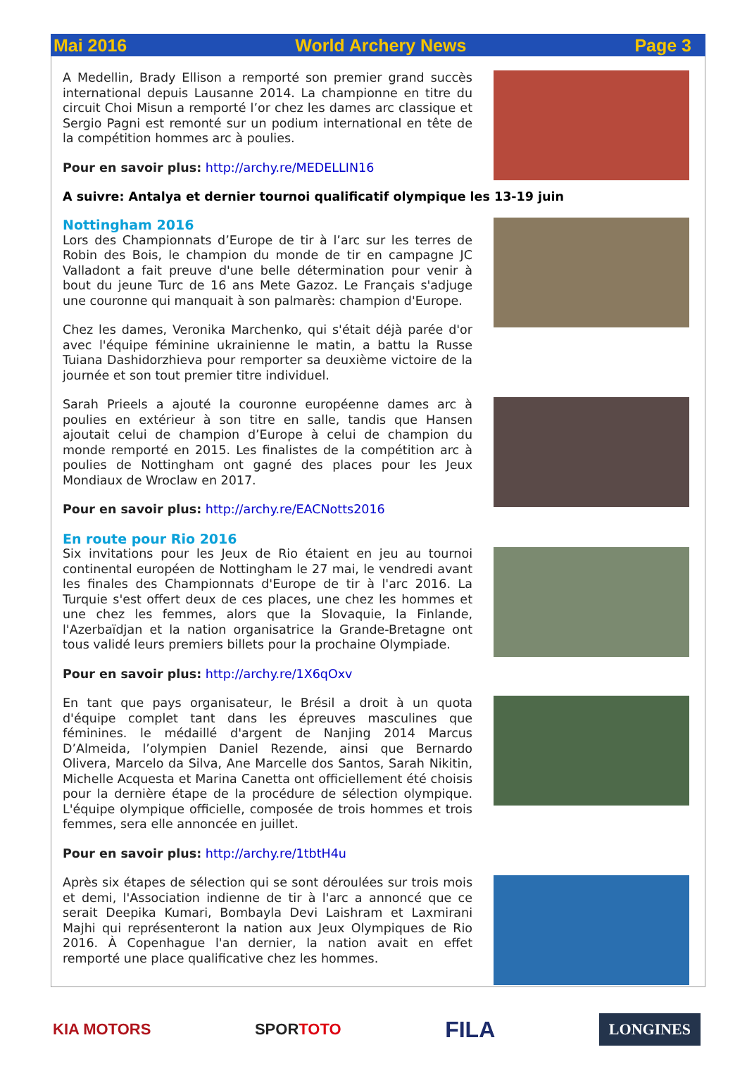Mai 2016 World Archery News Page 3
A Medellin, Brady Ellison a remporté son premier grand succès international depuis Lausanne 2014. La championne en titre du circuit Choi Misun a remporté l’or chez les dames arc classique et Sergio Pagni est remonté sur un podium international en tête de la compétition hommes arc à poulies.
Pour en savoir plus: http://archy.re/MEDELLIN16
A suivre: Antalya et dernier tournoi qualificatif olympique les 13-19 juin
Nottingham 2016
Lors des Championnats d’Europe de tir à l’arc sur les terres de Robin des Bois, le champion du monde de tir en campagne JC Valladont a fait preuve d'une belle détermination pour venir à bout du jeune Turc de 16 ans Mete Gazoz. Le Français s'adjuge une couronne qui manquait à son palmarès: champion d'Europe.
Chez les dames, Veronika Marchenko, qui s'était déjà parée d'or avec l'équipe féminine ukrainienne le matin, a battu la Russe Tuiana Dashidorzhieva pour remporter sa deuxième victoire de la journée et son tout premier titre individuel.
Sarah Prieels a ajouté la couronne européenne dames arc à poulies en extérieur à son titre en salle, tandis que Hansen ajoutait celui de champion d’Europe à celui de champion du monde remporté en 2015. Les finalistes de la compétition arc à poulies de Nottingham ont gagné des places pour les Jeux Mondiaux de Wroclaw en 2017.
Pour en savoir plus: http://archy.re/EACNotts2016
En route pour Rio 2016
Six invitations pour les Jeux de Rio étaient en jeu au tournoi continental européen de Nottingham le 27 mai, le vendredi avant les finales des Championnats d'Europe de tir à l'arc 2016. La Turquie s'est offert deux de ces places, une chez les hommes et une chez les femmes, alors que la Slovaquie, la Finlande, l'Azerbaïdjan et la nation organisatrice la Grande-Bretagne ont tous validé leurs premiers billets pour la prochaine Olympiade.
Pour en savoir plus: http://archy.re/1X6qOxv
En tant que pays organisateur, le Brésil a droit à un quota d'équipe complet tant dans les épreuves masculines que féminines. le médaillé d'argent de Nanjing 2014 Marcus D’Almeida, l’olympien Daniel Rezende, ainsi que Bernardo Olivera, Marcelo da Silva, Ane Marcelle dos Santos, Sarah Nikitin, Michelle Acquesta et Marina Canetta ont officiellement été choisis pour la dernière étape de la procédure de sélection olympique. L'équipe olympique officielle, composée de trois hommes et trois femmes, sera elle annoncée en juillet.
Pour en savoir plus: http://archy.re/1tbtH4u
Après six étapes de sélection qui se sont déroulées sur trois mois et demi, l'Association indienne de tir à l'arc a annoncé que ce serait Deepika Kumari, Bombayla Devi Laishram et Laxmirani Majhi qui représenteront la nation aux Jeux Olympiques de Rio 2016. À Copenhague l'an dernier, la nation avait en effet remporté une place qualificative chez les hommes.
KIA MOTORS SPORTOTO FILA LONGINES